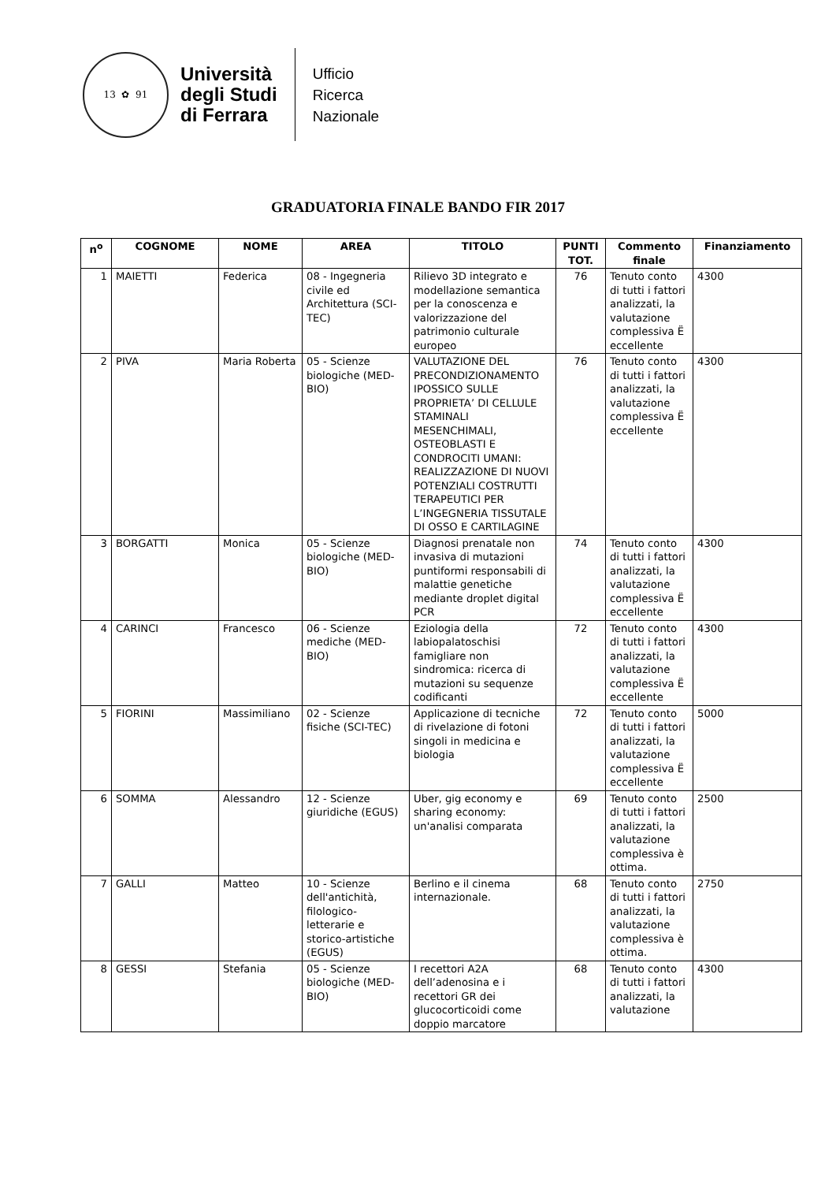13 ✿ 91
Università
degli Studi
di Ferrara
Ufficio
Ricerca
Nazionale
GRADUATORIA FINALE BANDO FIR 2017
| n<sup>o</sup> | COGNOME | NOME | AREA | TITOLO | PUNTI TOT. | Commento finale | Finanziamento |
| --- | --- | --- | --- | --- | --- | --- | --- |
| 1 | MAIETTI | Federica | 08 - Ingegneria civile ed Architettura (SCI-TEC) | Rilievo 3D integrato e modellazione semantica per la conoscenza e valorizzazione del patrimonio culturale europeo | 76 | Tenuto conto di tutti i fattori analizzati, la valutazione complessiva Ë eccellente | 4300 |
| 2 | PIVA | Maria Roberta | 05 - Scienze biologiche (MED-BIO) | VALUTAZIONE DEL PRECONDIZIONAMENTO IPOSSICO SULLE PROPRIETA’ DI CELLULE STAMINALI MESENCHIMALI, OSTEOBLASTI E CONDROCITI UMANI: REALIZZAZIONE DI NUOVI POTENZIALI COSTRUTTI TERAPEUTICI PER L’INGEGNERIA TISSUTALE DI OSSO E CARTILAGINE | 76 | Tenuto conto di tutti i fattori analizzati, la valutazione complessiva Ë eccellente | 4300 |
| 3 | BORGATTI | Monica | 05 - Scienze biologiche (MED-BIO) | Diagnosi prenatale non invasiva di mutazioni puntiformi responsabili di malattie genetiche mediante droplet digital PCR | 74 | Tenuto conto di tutti i fattori analizzati, la valutazione complessiva Ë eccellente | 4300 |
| 4 | CARINCI | Francesco | 06 - Scienze mediche (MED-BIO) | Eziologia della labiopalatoschisi famigliare non sindromica: ricerca di mutazioni su sequenze codificanti | 72 | Tenuto conto di tutti i fattori analizzati, la valutazione complessiva Ë eccellente | 4300 |
| 5 | FIORINI | Massimiliano | 02 - Scienze fisiche (SCI-TEC) | Applicazione di tecniche di rivelazione di fotoni singoli in medicina e biologia | 72 | Tenuto conto di tutti i fattori analizzati, la valutazione complessiva Ë eccellente | 5000 |
| 6 | SOMMA | Alessandro | 12 - Scienze giuridiche (EGUS) | Uber, gig economy e sharing economy: un'analisi comparata | 69 | Tenuto conto di tutti i fattori analizzati, la valutazione complessiva è ottima. | 2500 |
| 7 | GALLI | Matteo | 10 - Scienze dell'antichità, filologico-letterarie e storico-artistiche (EGUS) | Berlino e il cinema internazionale. | 68 | Tenuto conto di tutti i fattori analizzati, la valutazione complessiva è ottima. | 2750 |
| 8 | GESSI | Stefania | 05 - Scienze biologiche (MED-BIO) | I recettori A2A dell’adenosina e i recettori GR dei glucocorticoidi come doppio marcatore | 68 | Tenuto conto di tutti i fattori analizzati, la valutazione | 4300 |